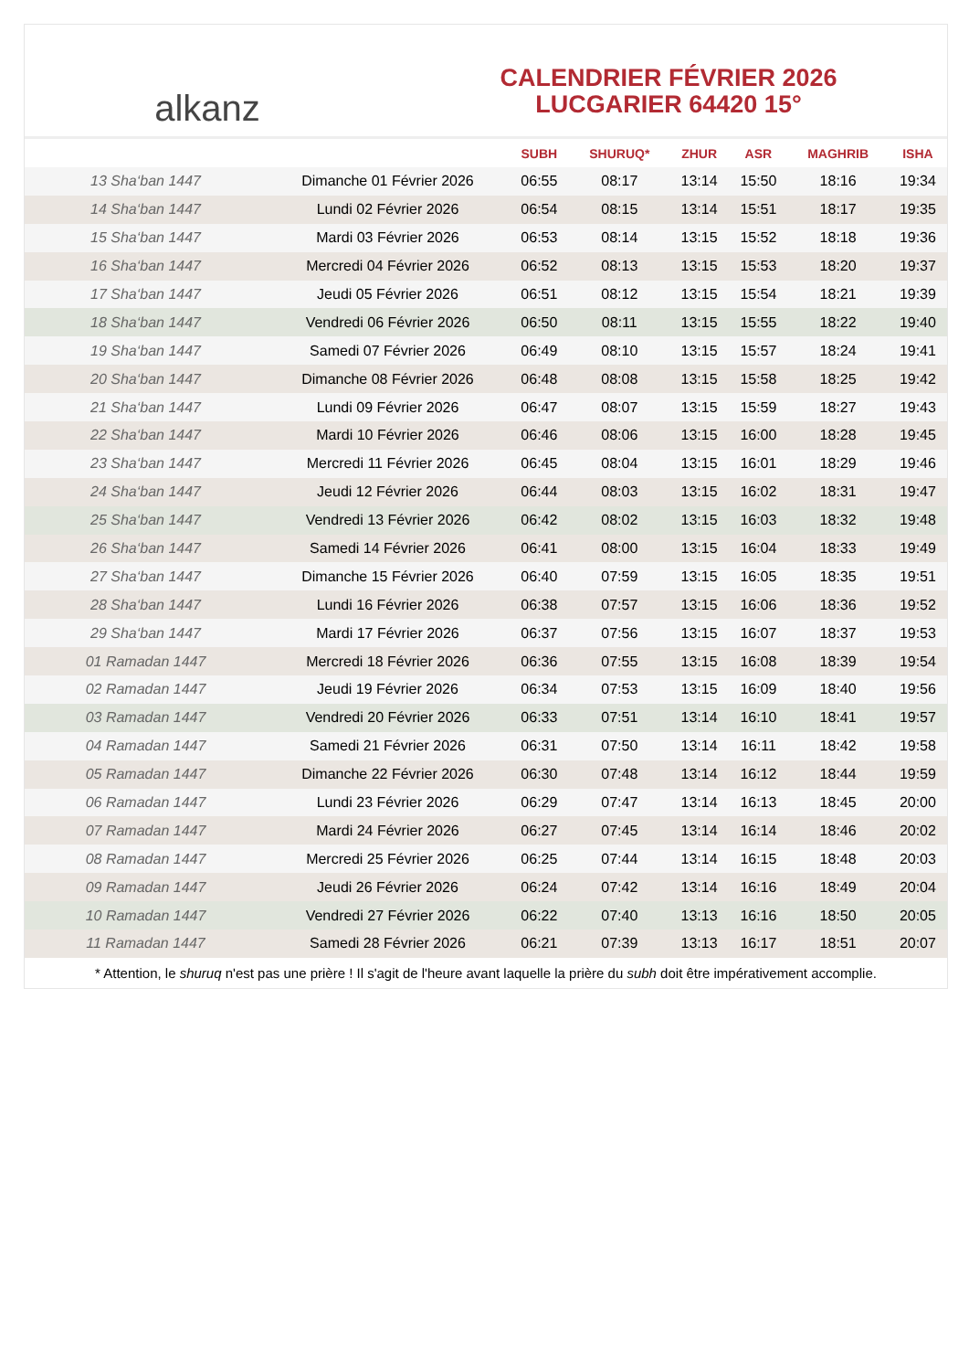alkanz
CALENDRIER FÉVRIER 2026
LUCGARIER 64420 15°
| | | SUBH | SHURUQ* | ZHUR | ASR | MAGHRIB | ISHA |
| --- | --- | --- | --- | --- | --- | --- | --- |
| 13 Sha‘ban 1447 | Dimanche 01 Février 2026 | 06:55 | 08:17 | 13:14 | 15:50 | 18:16 | 19:34 |
| 14 Sha‘ban 1447 | Lundi 02 Février 2026 | 06:54 | 08:15 | 13:14 | 15:51 | 18:17 | 19:35 |
| 15 Sha‘ban 1447 | Mardi 03 Février 2026 | 06:53 | 08:14 | 13:15 | 15:52 | 18:18 | 19:36 |
| 16 Sha‘ban 1447 | Mercredi 04 Février 2026 | 06:52 | 08:13 | 13:15 | 15:53 | 18:20 | 19:37 |
| 17 Sha‘ban 1447 | Jeudi 05 Février 2026 | 06:51 | 08:12 | 13:15 | 15:54 | 18:21 | 19:39 |
| 18 Sha‘ban 1447 | Vendredi 06 Février 2026 | 06:50 | 08:11 | 13:15 | 15:55 | 18:22 | 19:40 |
| 19 Sha‘ban 1447 | Samedi 07 Février 2026 | 06:49 | 08:10 | 13:15 | 15:57 | 18:24 | 19:41 |
| 20 Sha‘ban 1447 | Dimanche 08 Février 2026 | 06:48 | 08:08 | 13:15 | 15:58 | 18:25 | 19:42 |
| 21 Sha‘ban 1447 | Lundi 09 Février 2026 | 06:47 | 08:07 | 13:15 | 15:59 | 18:27 | 19:43 |
| 22 Sha‘ban 1447 | Mardi 10 Février 2026 | 06:46 | 08:06 | 13:15 | 16:00 | 18:28 | 19:45 |
| 23 Sha‘ban 1447 | Mercredi 11 Février 2026 | 06:45 | 08:04 | 13:15 | 16:01 | 18:29 | 19:46 |
| 24 Sha‘ban 1447 | Jeudi 12 Février 2026 | 06:44 | 08:03 | 13:15 | 16:02 | 18:31 | 19:47 |
| 25 Sha‘ban 1447 | Vendredi 13 Février 2026 | 06:42 | 08:02 | 13:15 | 16:03 | 18:32 | 19:48 |
| 26 Sha‘ban 1447 | Samedi 14 Février 2026 | 06:41 | 08:00 | 13:15 | 16:04 | 18:33 | 19:49 |
| 27 Sha‘ban 1447 | Dimanche 15 Février 2026 | 06:40 | 07:59 | 13:15 | 16:05 | 18:35 | 19:51 |
| 28 Sha‘ban 1447 | Lundi 16 Février 2026 | 06:38 | 07:57 | 13:15 | 16:06 | 18:36 | 19:52 |
| 29 Sha‘ban 1447 | Mardi 17 Février 2026 | 06:37 | 07:56 | 13:15 | 16:07 | 18:37 | 19:53 |
| 01 Ramadan 1447 | Mercredi 18 Février 2026 | 06:36 | 07:55 | 13:15 | 16:08 | 18:39 | 19:54 |
| 02 Ramadan 1447 | Jeudi 19 Février 2026 | 06:34 | 07:53 | 13:15 | 16:09 | 18:40 | 19:56 |
| 03 Ramadan 1447 | Vendredi 20 Février 2026 | 06:33 | 07:51 | 13:14 | 16:10 | 18:41 | 19:57 |
| 04 Ramadan 1447 | Samedi 21 Février 2026 | 06:31 | 07:50 | 13:14 | 16:11 | 18:42 | 19:58 |
| 05 Ramadan 1447 | Dimanche 22 Février 2026 | 06:30 | 07:48 | 13:14 | 16:12 | 18:44 | 19:59 |
| 06 Ramadan 1447 | Lundi 23 Février 2026 | 06:29 | 07:47 | 13:14 | 16:13 | 18:45 | 20:00 |
| 07 Ramadan 1447 | Mardi 24 Février 2026 | 06:27 | 07:45 | 13:14 | 16:14 | 18:46 | 20:02 |
| 08 Ramadan 1447 | Mercredi 25 Février 2026 | 06:25 | 07:44 | 13:14 | 16:15 | 18:48 | 20:03 |
| 09 Ramadan 1447 | Jeudi 26 Février 2026 | 06:24 | 07:42 | 13:14 | 16:16 | 18:49 | 20:04 |
| 10 Ramadan 1447 | Vendredi 27 Février 2026 | 06:22 | 07:40 | 13:13 | 16:16 | 18:50 | 20:05 |
| 11 Ramadan 1447 | Samedi 28 Février 2026 | 06:21 | 07:39 | 13:13 | 16:17 | 18:51 | 20:07 |
* Attention, le shuruq n'est pas une prière ! Il s'agit de l'heure avant laquelle la prière du subh doit être impérativement accomplie.